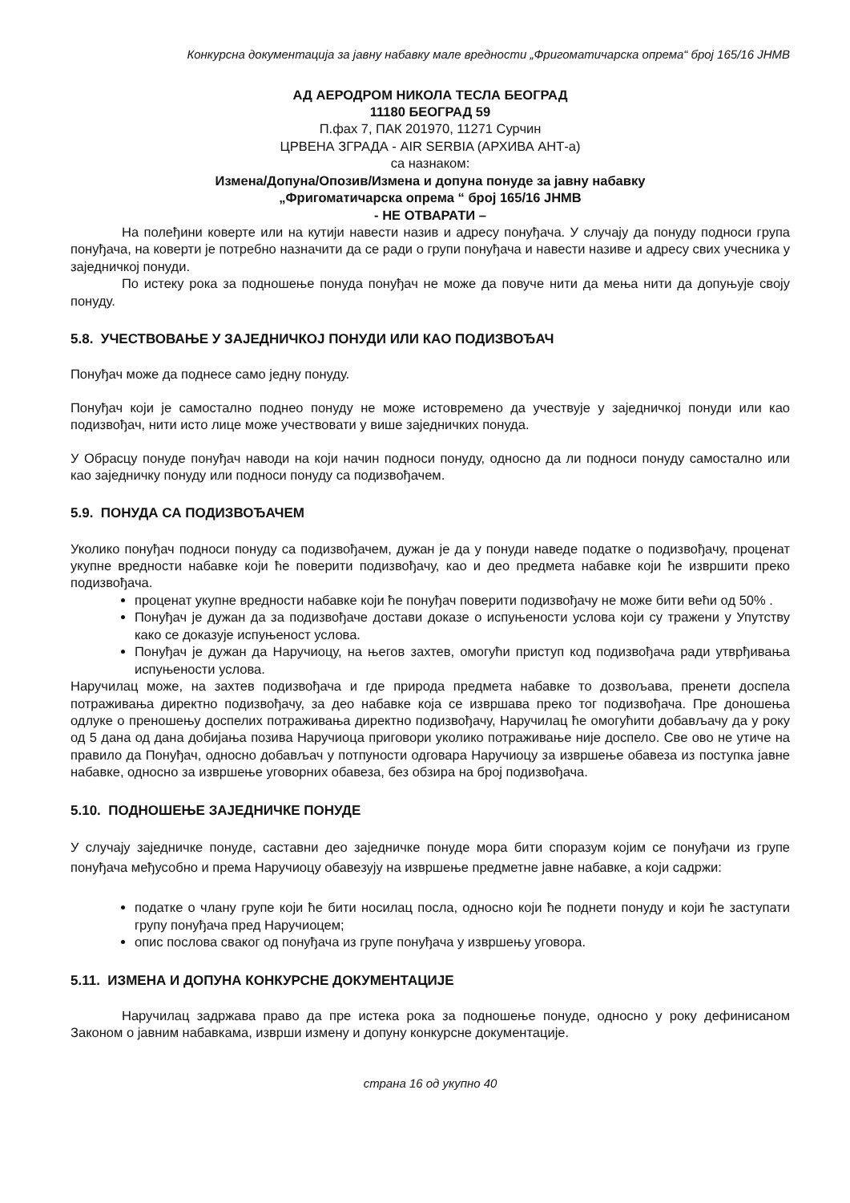Конкурсна документација за јавну набавку мале вредности „Фригоматичарска опрема“ број 165/16 ЈНМВ
АД АЕРОДРОМ НИКОЛА ТЕСЛА БЕОГРАД
11180 БЕОГРАД 59
П.фах 7, ПАК 201970, 11271 Сурчин
ЦРВЕНА ЗГРАДА - AIR SERBIA (АРХИВА АНТ-а)
са назнаком:
Измена/Допуна/Опозив/Измена и допуна понуде за јавну набавку
„Фригоматичарска опрема “ број 165/16 ЈНМВ
- НЕ ОТВАРАТИ –
На полеђини коверте или на кутији навести назив и адресу понуђача. У случају да понуду подноси група понуђача, на коверти је потребно назначити да се ради о групи понуђача и навести називе и адресу свих учесника у заједничкој понуди.
По истеку рока за подношење понуда понуђач не може да повуче нити да мења нити да допуњује своју понуду.
5.8. УЧЕСТВОВАЊЕ У ЗАЈЕДНИЧКОЈ ПОНУДИ ИЛИ КАО ПОДИЗВОЂАЧ
Понуђач може да поднесе само једну понуду.
Понуђач који је самостално поднео понуду не може истовремено да учествује у заједничкој понуди или као подизвођач, нити исто лице може учествовати у више заједничких понуда.
У Обрасцу понуде понуђач наводи на који начин подноси понуду, односно да ли подноси понуду самостално или као заједничку понуду или подноси понуду са подизвођачем.
5.9. ПОНУДА СА ПОДИЗВОЂАЧЕМ
Уколико понуђач подноси понуду са подизвођачем, дужан је да у понуди наведе податке о подизвођачу, проценат укупне вредности набавке који ће поверити подизвођачу, као и део предмета набавке који ће извршити преко подизвођача.
проценат укупне вредности набавке који ће понуђач поверити подизвођачу не може бити већи од 50% .
Понуђач је дужан да за подизвођаче достави доказе о испуњености услова који су тражени у Упутству како се доказује испуњеност услова.
Понуђач је дужан да Наручиоцу, на његов захтев, омогући приступ код подизвођача ради утврђивања испуњености услова.
Наручилац може, на захтев подизвођача и где природа предмета набавке то дозвољава, пренети доспела потраживања директно подизвођачу, за део набавке која се извршава преко тог подизвођача. Пре доношења одлуке о преношењу доспелих потраживања директно подизвођачу, Наручилац ће омогућити добављачу да у року од 5 дана од дана добијања позива Наручиоца приговори уколико потраживање није доспело. Све ово не утиче на правило да Понуђач, односно добављач у потпуности одговара Наручиоцу за извршење обавеза из поступка јавне набавке, односно за извршење уговорних обавеза, без обзира на број подизвођача.
5.10. ПОДНОШЕЊЕ ЗАЈЕДНИЧКЕ ПОНУДЕ
У случају заједничке понуде, саставни део заједничке понуде мора бити споразум којим се понуђачи из групе понуђача међусобно и према Наручиоцу обавезују на извршење предметне јавне набавке, а који садржи:
податке о члану групе који ће бити носилац посла, односно који ће поднети понуду и који ће заступати групу понуђача пред Наручиоцем;
опис послова сваког од понуђача из групе понуђача у извршењу уговора.
5.11. ИЗМЕНА И ДОПУНА КОНКУРСНЕ ДОКУМЕНТАЦИЈЕ
Наручилац задржава право да пре истека рока за подношење понуде, односно у року дефинисаном Законом о јавним набавкама, изврши измену и допуну конкурсне документације.
страна 16 од укупно 40